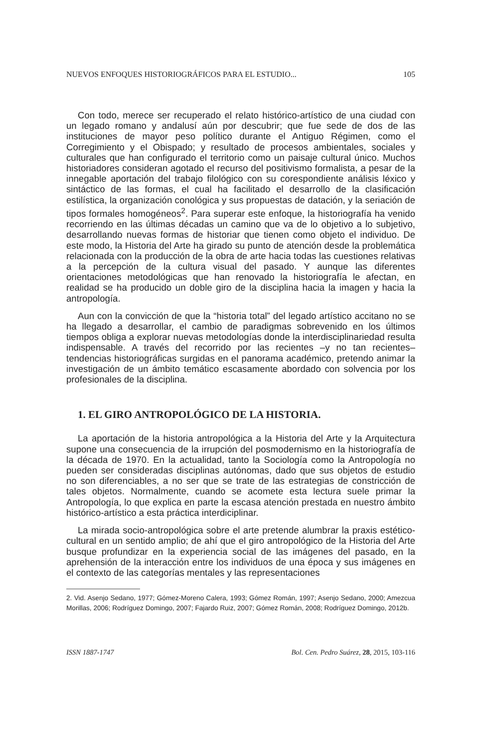NUEVOS ENFOQUES HISTORIOGRÁFICOS PARA EL ESTUDIO... 105
Con todo, merece ser recuperado el relato histórico-artístico de una ciudad con un legado romano y andalusí aún por descubrir; que fue sede de dos de las instituciones de mayor peso político durante el Antiguo Régimen, como el Corregimiento y el Obispado; y resultado de procesos ambientales, sociales y culturales que han configurado el territorio como un paisaje cultural único. Muchos historiadores consideran agotado el recurso del positivismo formalista, a pesar de la innegable aportación del trabajo filológico con su corespondiente análisis léxico y sintáctico de las formas, el cual ha facilitado el desarrollo de la clasificación estilística, la organización conológica y sus propuestas de datación, y la seriación de tipos formales homogéneos<sup>2</sup>. Para superar este enfoque, la historiografía ha venido recorriendo en las últimas décadas un camino que va de lo objetivo a lo subjetivo, desarrollando nuevas formas de historiar que tienen como objeto el individuo. De este modo, la Historia del Arte ha girado su punto de atención desde la problemática relacionada con la producción de la obra de arte hacia todas las cuestiones relativas a la percepción de la cultura visual del pasado. Y aunque las diferentes orientaciones metodológicas que han renovado la historiografía le afectan, en realidad se ha producido un doble giro de la disciplina hacia la imagen y hacia la antropología.
Aun con la convicción de que la “historia total” del legado artístico accitano no se ha llegado a desarrollar, el cambio de paradigmas sobrevenido en los últimos tiempos obliga a explorar nuevas metodologías donde la interdisciplinariedad resulta indispensable. A través del recorrido por las recientes –y no tan recientes– tendencias historiográficas surgidas en el panorama académico, pretendo animar la investigación de un ámbito temático escasamente abordado con solvencia por los profesionales de la disciplina.
1. EL GIRO ANTROPOLÓGICO DE LA HISTORIA.
La aportación de la historia antropológica a la Historia del Arte y la Arquitectura supone una consecuencia de la irrupción del posmodernismo en la historiografía de la década de 1970. En la actualidad, tanto la Sociología como la Antropología no pueden ser consideradas disciplinas autónomas, dado que sus objetos de estudio no son diferenciables, a no ser que se trate de las estrategias de constricción de tales objetos. Normalmente, cuando se acomete esta lectura suele primar la Antropología, lo que explica en parte la escasa atención prestada en nuestro ámbito histórico-artístico a esta práctica interdiciplinar.
La mirada socio-antropológica sobre el arte pretende alumbrar la praxis estético-cultural en un sentido amplio; de ahí que el giro antropológico de la Historia del Arte busque profundizar en la experiencia social de las imágenes del pasado, en la aprehensión de la interacción entre los individuos de una época y sus imágenes en el contexto de las categorías mentales y las representaciones
2. Vid. Asenjo Sedano, 1977; Gómez-Moreno Calera, 1993; Gómez Román, 1997; Asenjo Sedano, 2000; Amezcua Morillas, 2006; Rodríguez Domingo, 2007; Fajardo Ruiz, 2007; Gómez Román, 2008; Rodríguez Domingo, 2012b.
ISSN 1887-1747 Bol. Cen. Pedro Suárez, 28, 2015, 103-116